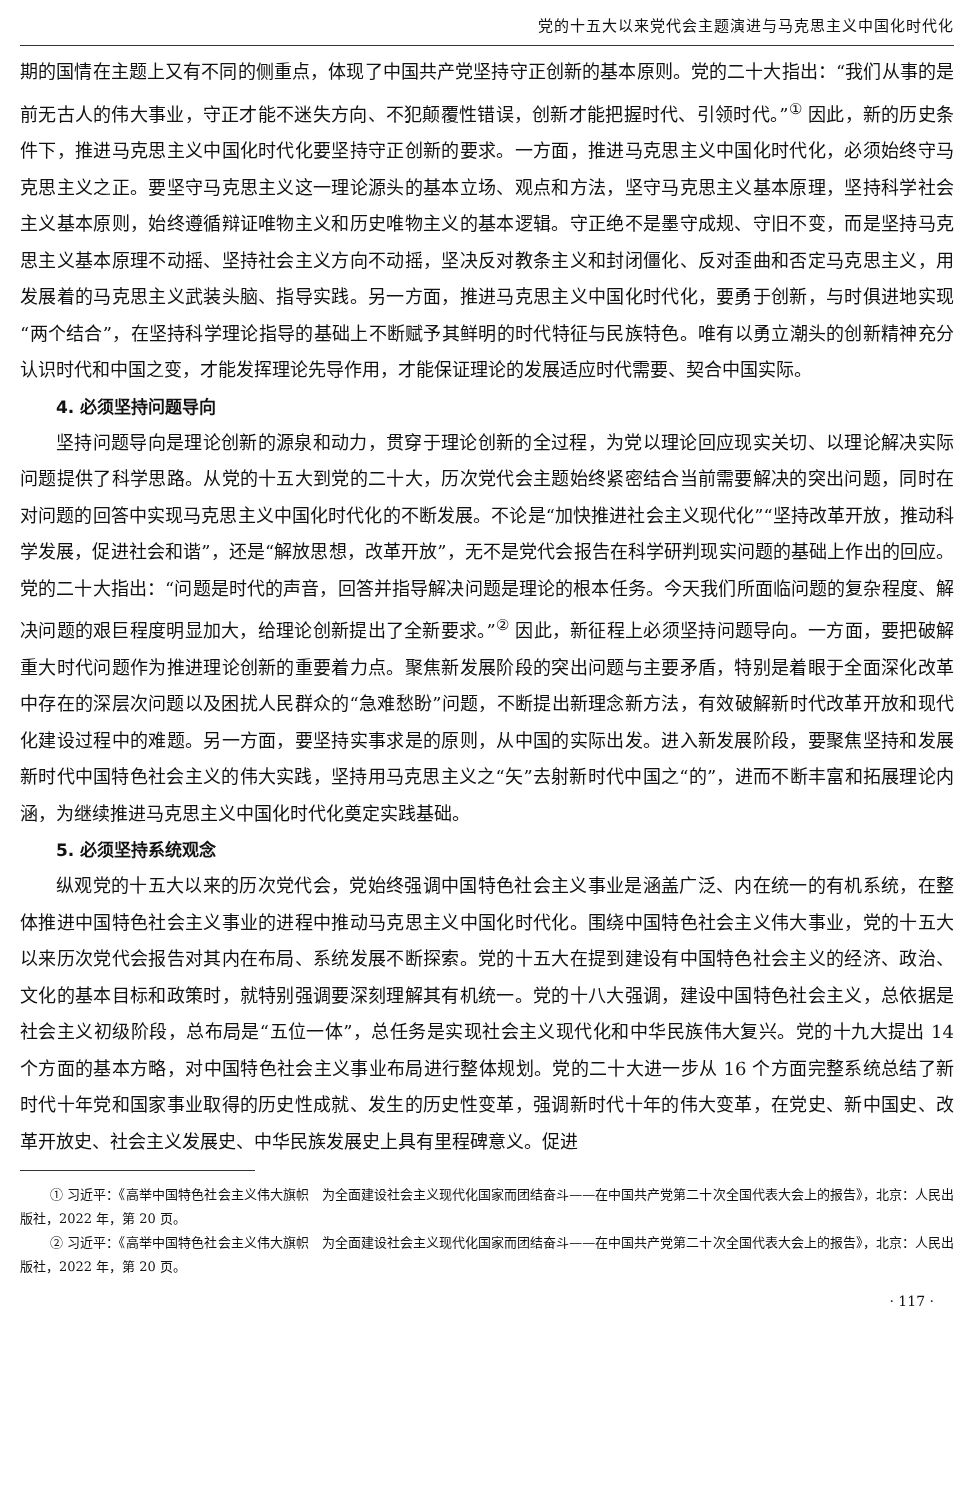党的十五大以来党代会主题演进与马克思主义中国化时代化
期的国情在主题上又有不同的侧重点，体现了中国共产党坚持守正创新的基本原则。党的二十大指出：“我们从事的是前无古人的伟大事业，守正才能不迷失方向、不犯颠覆性错误，创新才能把握时代、引领时代。”<sup>①</sup> 因此，新的历史条件下，推进马克思主义中国化时代化要坚持守正创新的要求。一方面，推进马克思主义中国化时代化，必须始终守马克思主义之正。要坚守马克思主义这一理论源头的基本立场、观点和方法，坚守马克思主义基本原理，坚持科学社会主义基本原则，始终遵循辩证唯物主义和历史唯物主义的基本逻辑。守正绝不是墨守成规、守旧不变，而是坚持马克思主义基本原理不动摇、坚持社会主义方向不动摇，坚决反对教条主义和封闭僵化、反对歪曲和否定马克思主义，用发展着的马克思主义武装头脑、指导实践。另一方面，推进马克思主义中国化时代化，要勇于创新，与时俱进地实现“两个结合”，在坚持科学理论指导的基础上不断赋予其鲜明的时代特征与民族特色。唯有以勇立潮头的创新精神充分认识时代和中国之变，才能发挥理论先导作用，才能保证理论的发展适应时代需要、契合中国实际。
4. 必须坚持问题导向
坚持问题导向是理论创新的源泉和动力，贯穿于理论创新的全过程，为党以理论回应现实关切、以理论解决实际问题提供了科学思路。从党的十五大到党的二十大，历次党代会主题始终紧密结合当前需要解决的突出问题，同时在对问题的回答中实现马克思主义中国化时代化的不断发展。不论是“加快推进社会主义现代化”“坚持改革开放，推动科学发展，促进社会和谐”，还是“解放思想，改革开放”，无不是党代会报告在科学研判现实问题的基础上作出的回应。党的二十大指出：“问题是时代的声音，回答并指导解决问题是理论的根本任务。今天我们所面临问题的复杂程度、解决问题的艰巨程度明显加大，给理论创新提出了全新要求。”<sup>②</sup> 因此，新征程上必须坚持问题导向。一方面，要把破解重大时代问题作为推进理论创新的重要着力点。聚焦新发展阶段的突出问题与主要矛盾，特别是着眼于全面深化改革中存在的深层次问题以及困扰人民群众的“急难愁盼”问题，不断提出新理念新方法，有效破解新时代改革开放和现代化建设过程中的难题。另一方面，要坚持实事求是的原则，从中国的实际出发。进入新发展阶段，要聚焦坚持和发展新时代中国特色社会主义的伟大实践，坚持用马克思主义之“矢”去射新时代中国之“的”，进而不断丰富和拓展理论内涵，为继续推进马克思主义中国化时代化奠定实践基础。
5. 必须坚持系统观念
纵观党的十五大以来的历次党代会，党始终强调中国特色社会主义事业是涵盖广泛、内在统一的有机系统，在整体推进中国特色社会主义事业的进程中推动马克思主义中国化时代化。围绕中国特色社会主义伟大事业，党的十五大以来历次党代会报告对其内在布局、系统发展不断探索。党的十五大在提到建设有中国特色社会主义的经济、政治、文化的基本目标和政策时，就特别强调要深刻理解其有机统一。党的十八大强调，建设中国特色社会主义，总依据是社会主义初级阶段，总布局是“五位一体”，总任务是实现社会主义现代化和中华民族伟大复兴。党的十九大提出 14 个方面的基本方略，对中国特色社会主义事业布局进行整体规划。党的二十大进一步从 16 个方面完整系统总结了新时代十年党和国家事业取得的历史性成就、发生的历史性变革，强调新时代十年的伟大变革，在党史、新中国史、改革开放史、社会主义发展史、中华民族发展史上具有里程碑意义。促进
① 习近平：《高举中国特色社会主义伟大旗帜　为全面建设社会主义现代化国家而团结奋斗——在中国共产党第二十次全国代表大会上的报告》，北京：人民出版社，2022 年，第 20 页。
② 习近平：《高举中国特色社会主义伟大旗帜　为全面建设社会主义现代化国家而团结奋斗——在中国共产党第二十次全国代表大会上的报告》，北京：人民出版社，2022 年，第 20 页。
· 117 ·